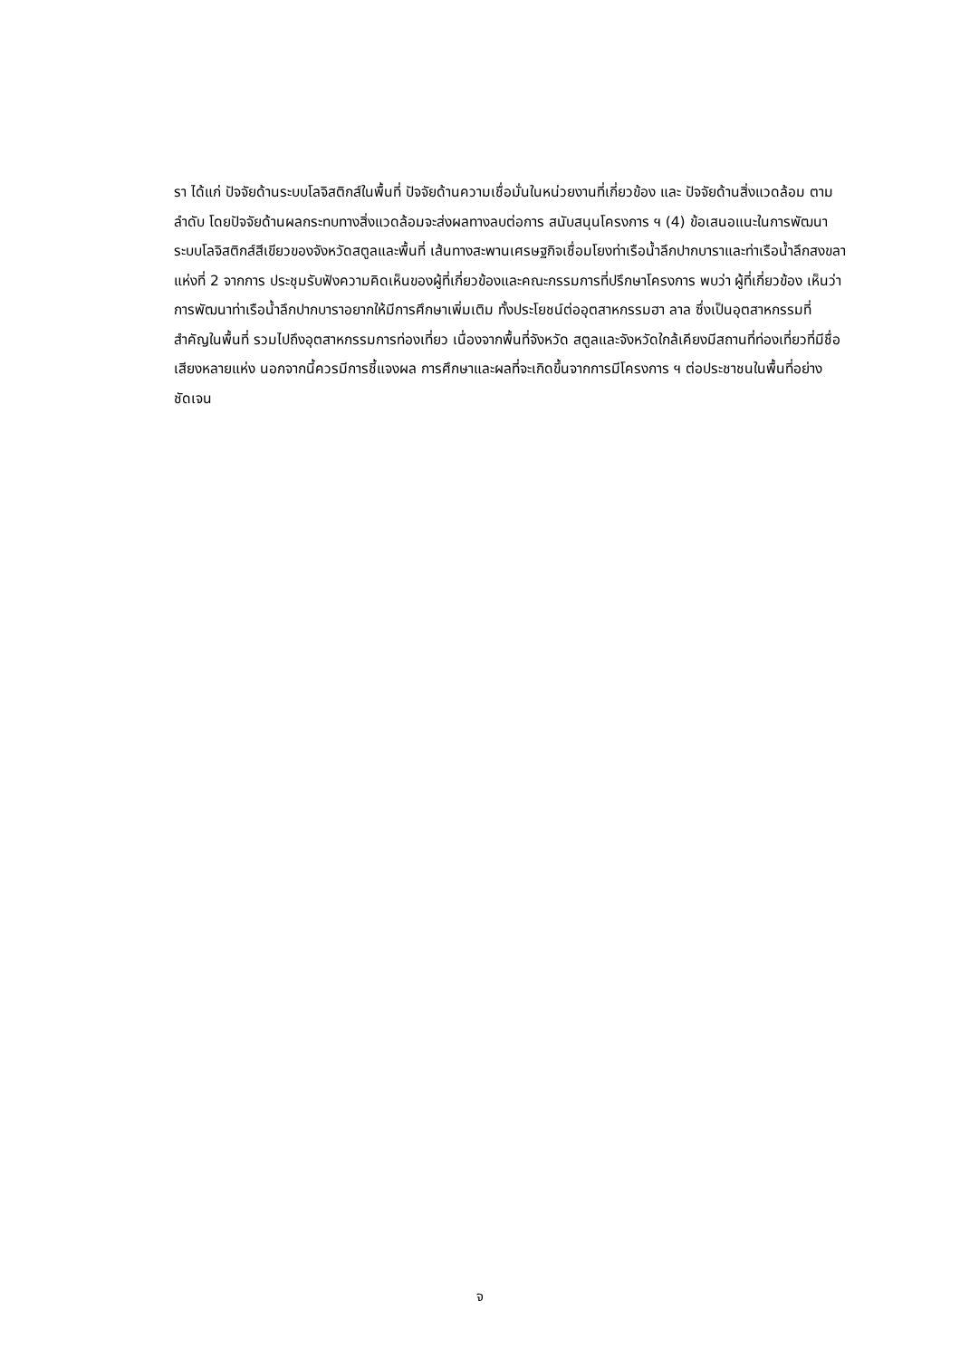รา ได้แก่ ปัจจัยด้านระบบโลจิสติกส์ในพื้นที่ ปัจจัยด้านความเชื่อมั่นในหน่วยงานที่เกี่ยวข้อง และ ปัจจัยด้านสิ่งแวดล้อม ตามลำดับ โดยปัจจัยด้านผลกระทบทางสิ่งแวดล้อมจะส่งผลทางลบต่อการ สนับสนุนโครงการ ฯ (4) ข้อเสนอแนะในการพัฒนาระบบโลจิสติกส์สีเขียวของจังหวัดสตูลและพื้นที่ เส้นทางสะพานเศรษฐกิจเชื่อมโยงท่าเรือน้ำลึกปากบาราและท่าเรือน้ำลึกสงขลาแห่งที่ 2 จากการ ประชุมรับฟังความคิดเห็นของผู้ที่เกี่ยวข้องและคณะกรรมการที่ปรึกษาโครงการ พบว่า ผู้ที่เกี่ยวข้อง เห็นว่า การพัฒนาท่าเรือน้ำลึกปากบาราอยากให้มีการศึกษาเพิ่มเติม ทั้งประโยชน์ต่ออุตสาหกรรมฮา ลาล ซึ่งเป็นอุตสาหกรรมที่สำคัญในพื้นที่ รวมไปถึงอุตสาหกรรมการท่องเที่ยว เนื่องจากพื้นที่จังหวัด สตูลและจังหวัดใกล้เคียงมีสถานที่ท่องเที่ยวที่มีชื่อเสียงหลายแห่ง นอกจากนี้ควรมีการชี้แจงผล การศึกษาและผลที่จะเกิดขึ้นจากการมีโครงการ ฯ ต่อประชาชนในพื้นที่อย่างชัดเจน
จ